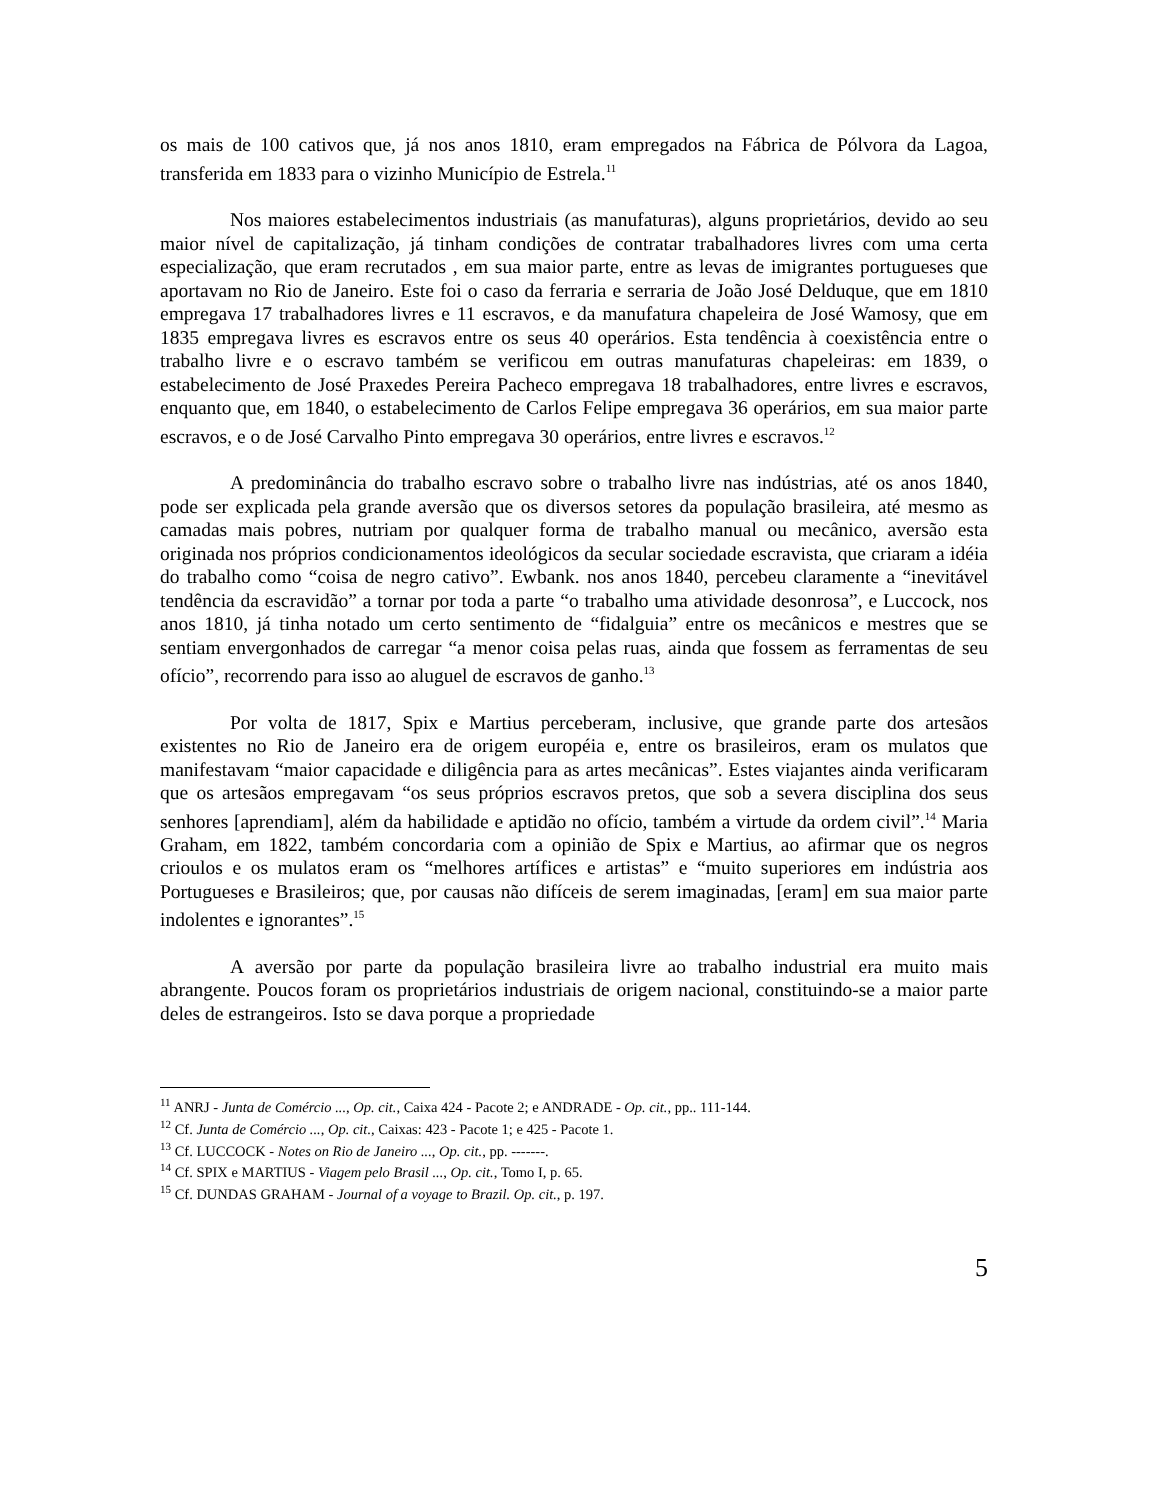os mais de 100 cativos que, já nos anos 1810, eram empregados na Fábrica de Pólvora da Lagoa, transferida em 1833 para o vizinho Município de Estrela.<sup>11</sup>
Nos maiores estabelecimentos industriais (as manufaturas), alguns proprietários, devido ao seu maior nível de capitalização, já tinham condições de contratar trabalhadores livres com uma certa especialização, que eram recrutados , em sua maior parte, entre as levas de imigrantes portugueses que aportavam no Rio de Janeiro. Este foi o caso da ferraria e serraria de João José Delduque, que em 1810 empregava 17 trabalhadores livres e 11 escravos, e da manufatura chapeleira de José Wamosy, que em 1835 empregava livres es escravos entre os seus 40 operários. Esta tendência à coexistência entre o trabalho livre e o escravo também se verificou em outras manufaturas chapeleiras: em 1839, o estabelecimento de José Praxedes Pereira Pacheco empregava 18 trabalhadores, entre livres e escravos, enquanto que, em 1840, o estabelecimento de Carlos Felipe empregava 36 operários, em sua maior parte escravos, e o de José Carvalho Pinto empregava 30 operários, entre livres e escravos.<sup>12</sup>
A predominância do trabalho escravo sobre o trabalho livre nas indústrias, até os anos 1840, pode ser explicada pela grande aversão que os diversos setores da população brasileira, até mesmo as camadas mais pobres, nutriam por qualquer forma de trabalho manual ou mecânico, aversão esta originada nos próprios condicionamentos ideológicos da secular sociedade escravista, que criaram a idéia do trabalho como “coisa de negro cativo”. Ewbank. nos anos 1840, percebeu claramente a “inevitável tendência da escravidão” a tornar por toda a parte “o trabalho uma atividade desonrosa”, e Luccock, nos anos 1810, já tinha notado um certo sentimento de “fidalguia” entre os mecânicos e mestres que se sentiam envergonhados de carregar “a menor coisa pelas ruas, ainda que fossem as ferramentas de seu ofício”, recorrendo para isso ao aluguel de escravos de ganho.<sup>13</sup>
Por volta de 1817, Spix e Martius perceberam, inclusive, que grande parte dos artesãos existentes no Rio de Janeiro era de origem européia e, entre os brasileiros, eram os mulatos que manifestavam “maior capacidade e diligência para as artes mecânicas”. Estes viajantes ainda verificaram que os artesãos empregavam “os seus próprios escravos pretos, que sob a severa disciplina dos seus senhores [aprendiam], além da habilidade e aptidão no ofício, também a virtude da ordem civil”.<sup>14</sup> Maria Graham, em 1822, também concordaria com a opinião de Spix e Martius, ao afirmar que os negros crioulos e os mulatos eram os “melhores artífices e artistas” e “muito superiores em indústria aos Portugueses e Brasileiros; que, por causas não difíceis de serem imaginadas, [eram] em sua maior parte indolentes e ignorantes”.<sup>15</sup>
A aversão por parte da população brasileira livre ao trabalho industrial era muito mais abrangente. Poucos foram os proprietários industriais de origem nacional, constituindo-se a maior parte deles de estrangeiros. Isto se dava porque a propriedade
<sup>11</sup> ANRJ - Junta de Comércio ..., Op. cit., Caixa 424 - Pacote 2; e ANDRADE - Op. cit., pp.. 111-144.
<sup>12</sup> Cf. Junta de Comércio ..., Op. cit., Caixas: 423 - Pacote 1; e 425 - Pacote 1.
<sup>13</sup> Cf. LUCCOCK - Notes on Rio de Janeiro ..., Op. cit., pp. -------.
<sup>14</sup> Cf. SPIX e MARTIUS - Viagem pelo Brasil ..., Op. cit., Tomo I, p. 65.
<sup>15</sup> Cf. DUNDAS GRAHAM - Journal of a voyage to Brazil. Op. cit., p. 197.
5